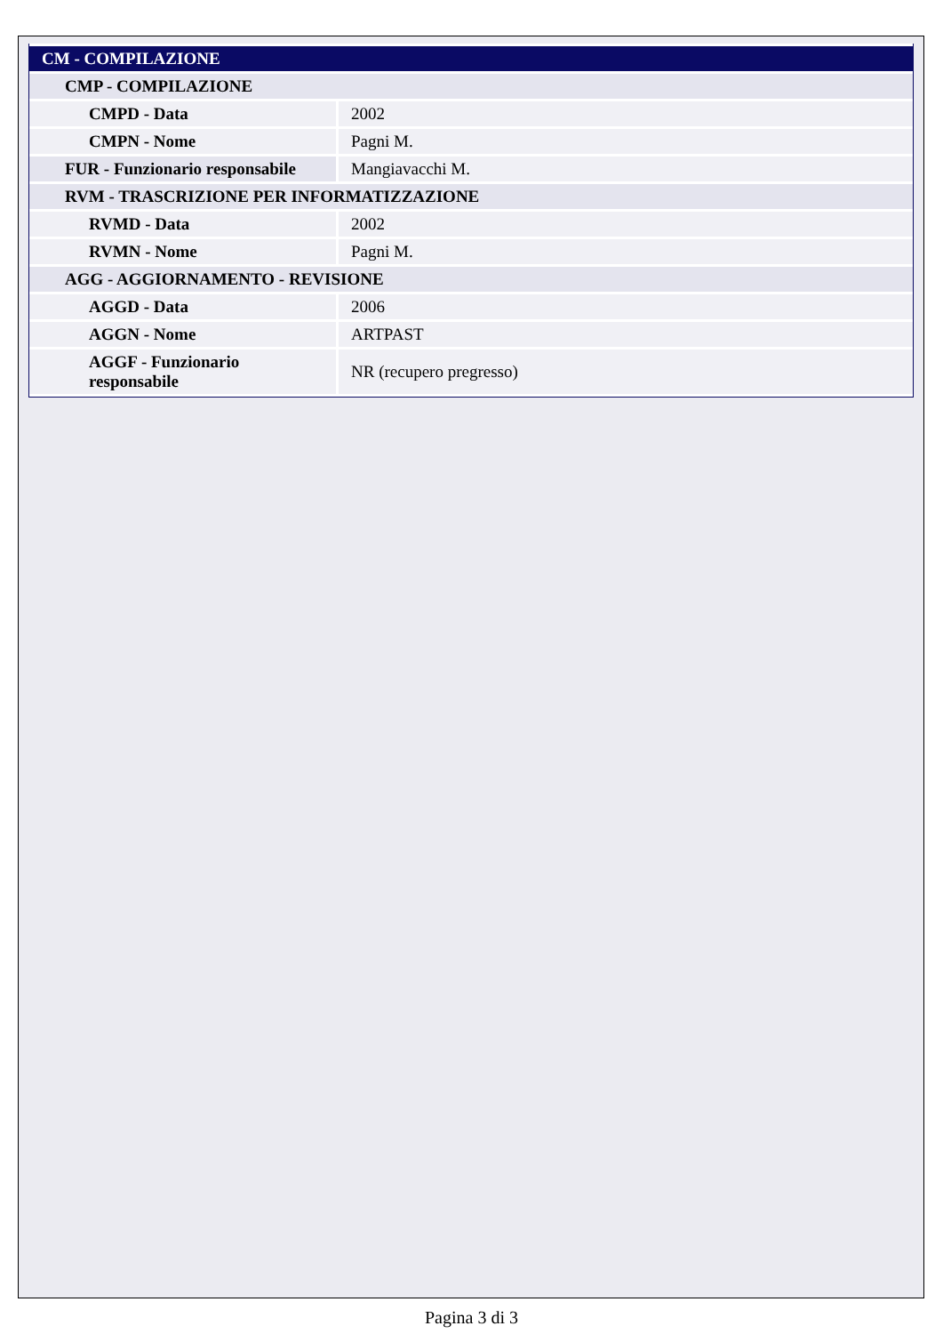| CM - COMPILAZIONE | |
| --- | --- |
| CMP - COMPILAZIONE | |
| CMPD - Data | 2002 |
| CMPN - Nome | Pagni M. |
| FUR - Funzionario responsabile | Mangiavacchi M. |
| RVM - TRASCRIZIONE PER INFORMATIZZAZIONE | |
| RVMD - Data | 2002 |
| RVMN - Nome | Pagni M. |
| AGG - AGGIORNAMENTO - REVISIONE | |
| AGGD - Data | 2006 |
| AGGN - Nome | ARTPAST |
| AGGF - Funzionario responsabile | NR (recupero pregresso) |
Pagina 3 di 3